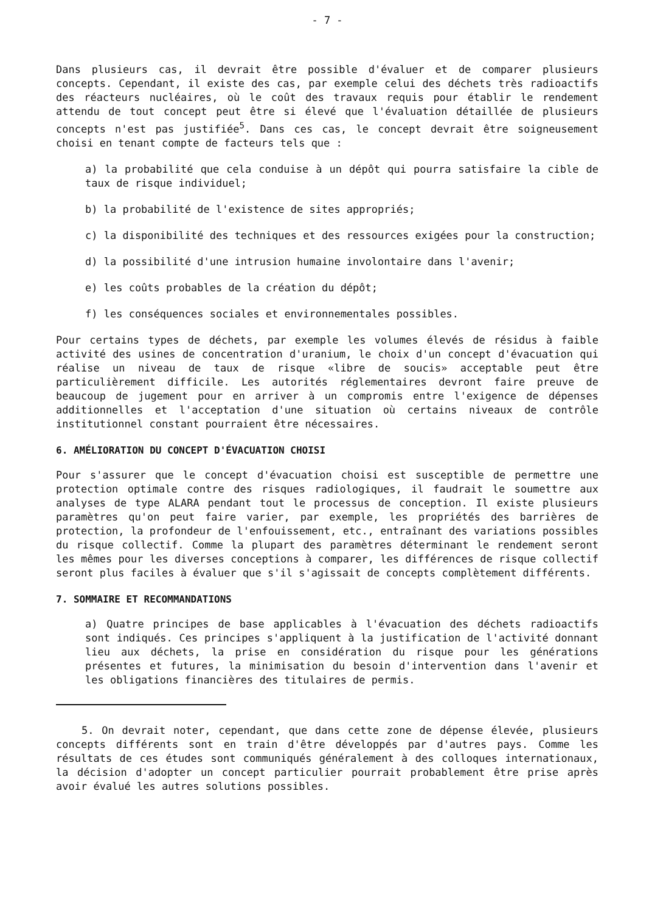- 7 -
Dans plusieurs cas, il devrait être possible d'évaluer et de comparer plusieurs concepts. Cependant, il existe des cas, par exemple celui des déchets très radioactifs des réacteurs nucléaires, où le coût des travaux requis pour établir le rendement attendu de tout concept peut être si élevé que l'évaluation détaillée de plusieurs concepts n'est pas justifiée<sup>5</sup>. Dans ces cas, le concept devrait être soigneusement choisi en tenant compte de facteurs tels que :
a) la probabilité que cela conduise à un dépôt qui pourra satisfaire la cible de taux de risque individuel;
b) la probabilité de l'existence de sites appropriés;
c) la disponibilité des techniques et des ressources exigées pour la construction;
d) la possibilité d'une intrusion humaine involontaire dans l'avenir;
e) les coûts probables de la création du dépôt;
f) les conséquences sociales et environnementales possibles.
Pour certains types de déchets, par exemple les volumes élevés de résidus à faible activité des usines de concentration d'uranium, le choix d'un concept d'évacuation qui réalise un niveau de taux de risque «libre de soucis» acceptable peut être particulièrement difficile. Les autorités réglementaires devront faire preuve de beaucoup de jugement pour en arriver à un compromis entre l'exigence de dépenses additionnelles et l'acceptation d'une situation où certains niveaux de contrôle institutionnel constant pourraient être nécessaires.
6. AMÉLIORATION DU CONCEPT D'ÉVACUATION CHOISI
Pour s'assurer que le concept d'évacuation choisi est susceptible de permettre une protection optimale contre des risques radiologiques, il faudrait le soumettre aux analyses de type ALARA pendant tout le processus de conception. Il existe plusieurs paramètres qu'on peut faire varier, par exemple, les propriétés des barrières de protection, la profondeur de l'enfouissement, etc., entraînant des variations possibles du risque collectif. Comme la plupart des paramètres déterminant le rendement seront les mêmes pour les diverses conceptions à comparer, les différences de risque collectif seront plus faciles à évaluer que s'il s'agissait de concepts complètement différents.
7. SOMMAIRE ET RECOMMANDATIONS
a) Quatre principes de base applicables à l'évacuation des déchets radioactifs sont indiqués. Ces principes s'appliquent à la justification de l'activité donnant lieu aux déchets, la prise en considération du risque pour les générations présentes et futures, la minimisation du besoin d'intervention dans l'avenir et les obligations financières des titulaires de permis.
5. On devrait noter, cependant, que dans cette zone de dépense élevée, plusieurs concepts différents sont en train d'être développés par d'autres pays. Comme les résultats de ces études sont communiqués généralement à des colloques internationaux, la décision d'adopter un concept particulier pourrait probablement être prise après avoir évalué les autres solutions possibles.